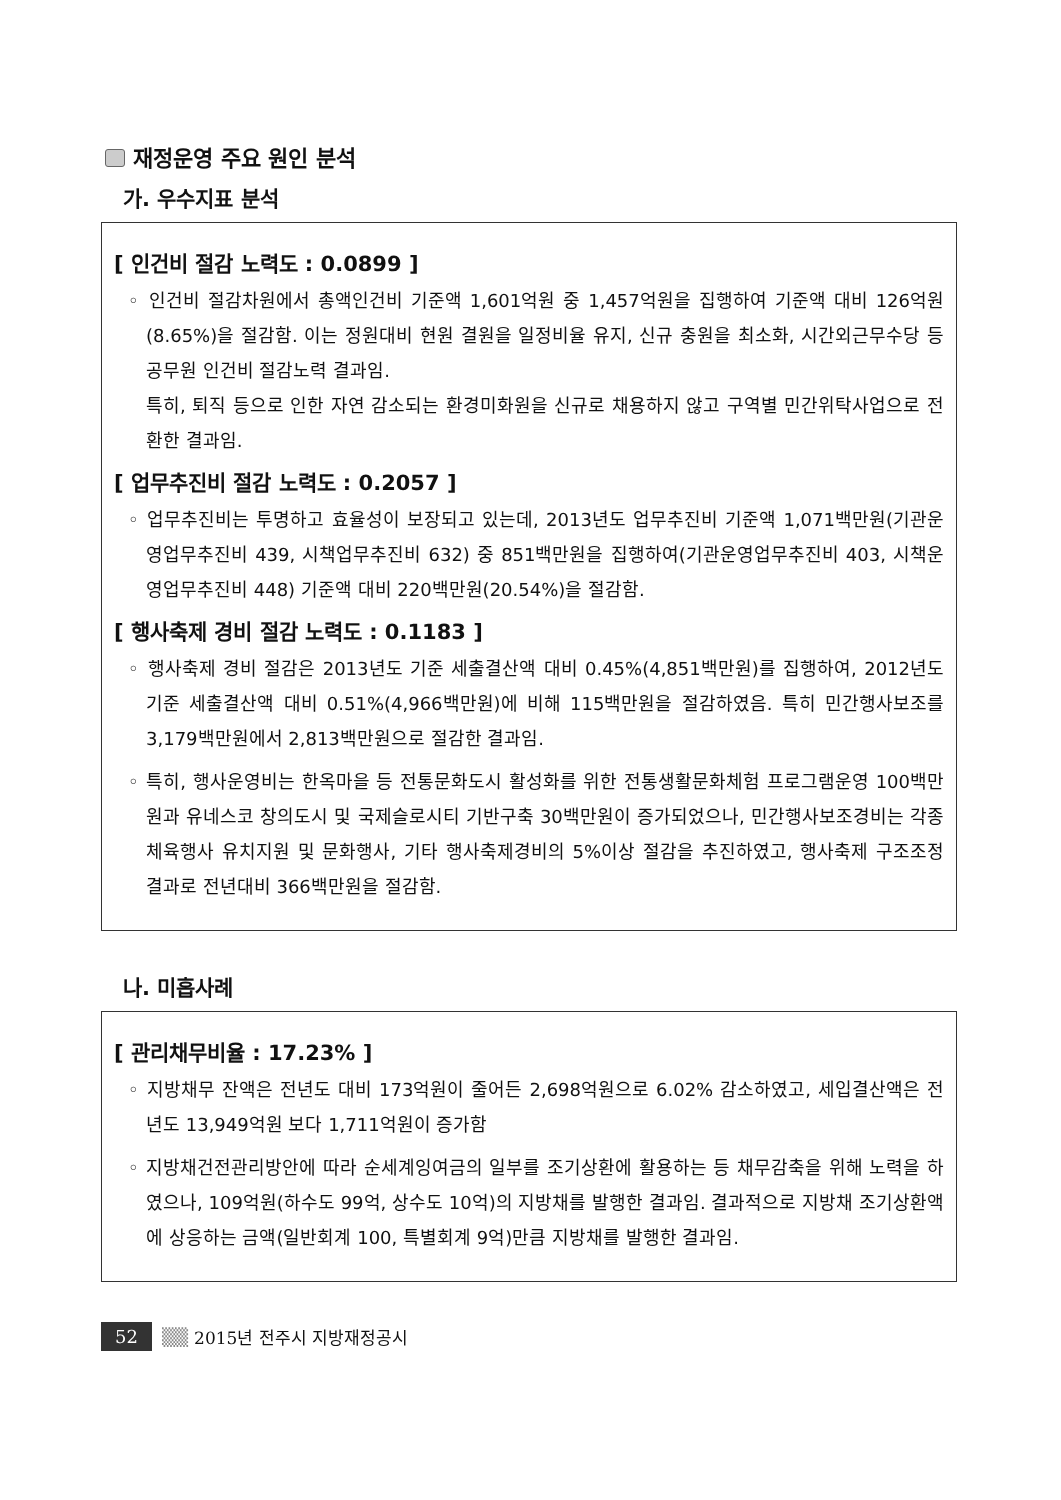재정운영 주요 원인 분석
가. 우수지표 분석
[ 인건비 절감 노력도 : 0.0899 ]
◦ 인건비 절감차원에서 총액인건비 기준액 1,601억원 중 1,457억원을 집행하여 기준액 대비 126억원(8.65%)을 절감함. 이는 정원대비 현원 결원을 일정비율 유지, 신규 충원을 최소화, 시간외근무수당 등 공무원 인건비 절감노력 결과임.
특히, 퇴직 등으로 인한 자연 감소되는 환경미화원을 신규로 채용하지 않고 구역별 민간위탁사업으로 전환한 결과임.
[ 업무추진비 절감 노력도 : 0.2057 ]
◦ 업무추진비는 투명하고 효율성이 보장되고 있는데, 2013년도 업무추진비 기준액 1,071백만원(기관운영업무추진비 439, 시책업무추진비 632) 중 851백만원을 집행하여(기관운영업무추진비 403, 시책운영업무추진비 448) 기준액 대비 220백만원(20.54%)을 절감함.
[ 행사축제 경비 절감 노력도 : 0.1183 ]
◦ 행사축제 경비 절감은 2013년도 기준 세출결산액 대비 0.45%(4,851백만원)를 집행하여, 2012년도 기준 세출결산액 대비 0.51%(4,966백만원)에 비해 115백만원을 절감하였음. 특히 민간행사보조를 3,179백만원에서 2,813백만원으로 절감한 결과임.
◦ 특히, 행사운영비는 한옥마을 등 전통문화도시 활성화를 위한 전통생활문화체험 프로그램운영 100백만원과 유네스코 창의도시 및 국제슬로시티 기반구축 30백만원이 증가되었으나, 민간행사보조경비는 각종 체육행사 유치지원 및 문화행사, 기타 행사축제경비의 5%이상 절감을 추진하였고, 행사축제 구조조정 결과로 전년대비 366백만원을 절감함.
나. 미흡사례
[ 관리채무비율 : 17.23% ]
◦ 지방채무 잔액은 전년도 대비 173억원이 줄어든 2,698억원으로 6.02% 감소하였고, 세입결산액은 전년도 13,949억원 보다 1,711억원이 증가함
◦ 지방채건전관리방안에 따라 순세계잉여금의 일부를 조기상환에 활용하는 등 채무감축을 위해 노력을 하였으나, 109억원(하수도 99억, 상수도 10억)의 지방채를 발행한 결과임. 결과적으로 지방채 조기상환액에 상응하는 금액(일반회계 100, 특별회계 9억)만큼 지방채를 발행한 결과임.
52 ▒▒ 2015년 전주시 지방재정공시